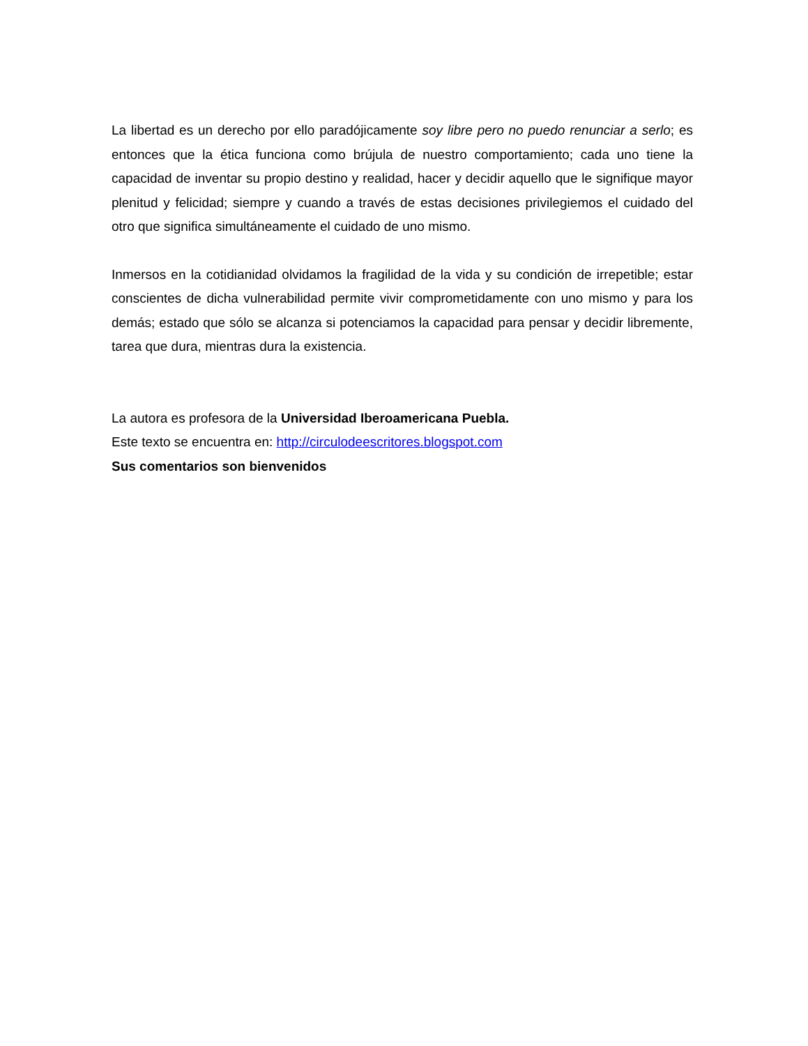La libertad es un derecho por ello paradójicamente soy libre pero no puedo renunciar a serlo; es entonces que la ética funciona como brújula de nuestro comportamiento; cada uno tiene la capacidad de inventar su propio destino y realidad, hacer y decidir aquello que le signifique mayor plenitud y felicidad; siempre y cuando a través de estas decisiones privilegiemos el cuidado del otro que significa simultáneamente el cuidado de uno mismo.
Inmersos en la cotidianidad olvidamos la fragilidad de la vida y su condición de irrepetible; estar conscientes de dicha vulnerabilidad permite vivir comprometidamente con uno mismo y para los demás; estado que sólo se alcanza si potenciamos la capacidad para pensar y decidir libremente, tarea que dura, mientras dura la existencia.
La autora es profesora de la Universidad Iberoamericana Puebla.
Este texto se encuentra en: http://circulodeescritores.blogspot.com
Sus comentarios son bienvenidos